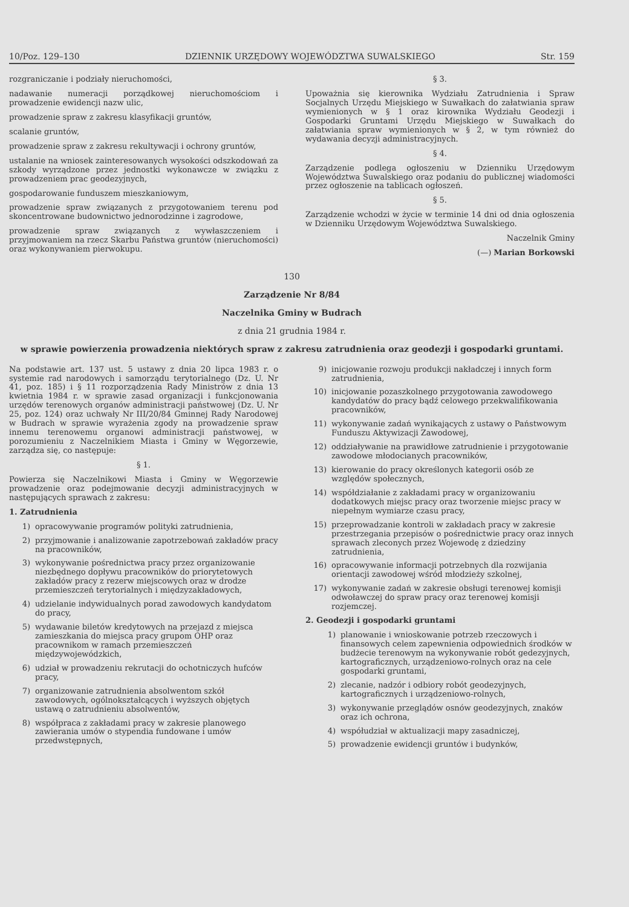10/Poz. 129–130 DZIENNIK URZĘDOWY WOJEWÓDZTWA SUWALSKIEGO Str. 159
rozgraniczanie i podziały nieruchomości,
nadawanie numeracji porządkowej nieruchomościom i prowadzenie ewidencji nazw ulic,
prowadzenie spraw z zakresu klasyfikacji gruntów,
scalanie gruntów,
prowadzenie spraw z zakresu rekultywacji i ochrony gruntów,
ustalanie na wniosek zainteresowanych wysokości odszkodowań za szkody wyrządzone przez jednostki wykonawcze w związku z prowadzeniem prac geodezyjnych,
gospodarowanie funduszem mieszkaniowym,
prowadzenie spraw związanych z przygotowaniem terenu pod skoncentrowane budownictwo jednorodzinne i zagrodowe,
prowadzenie spraw związanych z wywłaszczeniem i przyjmowaniem na rzecz Skarbu Państwa gruntów (nieruchomości) oraz wykonywaniem pierwokupu.
§ 3.
Upoważnia się kierownika Wydziału Zatrudnienia i Spraw Socjalnych Urzędu Miejskiego w Suwałkach do załatwiania spraw wymienionych w § 1 oraz kirownika Wydziału Geodezji i Gospodarki Gruntami Urzędu Miejskiego w Suwałkach do załatwiania spraw wymienionych w § 2, w tym również do wydawania decyzji administracyjnych.
§ 4.
Zarządzenie podlega ogłoszeniu w Dzienniku Urzędowym Województwa Suwalskiego oraz podaniu do publicznej wiadomości przez ogłoszenie na tablicach ogłoszeń.
§ 5.
Zarządzenie wchodzi w życie w terminie 14 dni od dnia ogłoszenia w Dzienniku Urzędowym Województwa Suwalskiego.
Naczelnik Gminy
(—) Marian Borkowski
130
Zarządzenie Nr 8/84
Naczelnika Gminy w Budrach
z dnia 21 grudnia 1984 r.
w sprawie powierzenia prowadzenia niektórych spraw z zakresu zatrudnienia oraz geodezji i gospodarki gruntami.
Na podstawie art. 137 ust. 5 ustawy z dnia 20 lipca 1983 r. o systemie rad narodowych i samorządu terytorialnego (Dz. U. Nr 41, poz. 185) i § 11 rozporządzenia Rady Ministrów z dnia 13 kwietnia 1984 r. w sprawie zasad organizacji i funkcjonowania urzędów terenowych organów administracji państwowej (Dz. U. Nr 25, poz. 124) oraz uchwały Nr III/20/84 Gminnej Rady Narodowej w Budrach w sprawie wyrażenia zgody na prowadzenie spraw innemu terenowemu organowi administracji państwowej, w porozumieniu z Naczelnikiem Miasta i Gminy w Węgorzewie, zarządza się, co następuje:
§ 1.
Powierza się Naczelnikowi Miasta i Gminy w Węgorzewie prowadzenie oraz podejmowanie decyzji administracyjnych w następujących sprawach z zakresu:
1. Zatrudnienia
1) opracowywanie programów polityki zatrudnienia,
2) przyjmowanie i analizowanie zapotrzebowań zakładów pracy na pracowników,
3) wykonywanie pośrednictwa pracy przez organizowanie niezbędnego dopływu pracowników do priorytetowych zakładów pracy z rezerw miejscowych oraz w drodze przemieszczeń terytorialnych i międzyzakładowych,
4) udzielanie indywidualnych porad zawodowych kandydatom do pracy,
5) wydawanie biletów kredytowych na przejazd z miejsca zamieszkania do miejsca pracy grupom OHP oraz pracownikom w ramach przemieszczeń międzywojewódzkich,
6) udział w prowadzeniu rekrutacji do ochotniczych hufców pracy,
7) organizowanie zatrudnienia absolwentom szkół zawodowych, ogólnokształcących i wyższych objętych ustawą o zatrudnieniu absolwentów,
8) współpraca z zakładami pracy w zakresie planowego zawierania umów o stypendia fundowane i umów przedwstępnych,
9) inicjowanie rozwoju produkcji nakładczej i innych form zatrudnienia,
10) inicjowanie pozaszkolnego przygotowania zawodowego kandydatów do pracy bądź celowego przekwalifikowania pracowników,
11) wykonywanie zadań wynikających z ustawy o Państwowym Funduszu Aktywizacji Zawodowej,
12) oddziaływanie na prawidłowe zatrudnienie i przygotowanie zawodowe młodocianych pracowników,
13) kierowanie do pracy określonych kategorii osób ze względów społecznych,
14) współdziałanie z zakładami pracy w organizowaniu dodatkowych miejsc pracy oraz tworzenie miejsc pracy w niepełnym wymiarze czasu pracy,
15) przeprowadzanie kontroli w zakładach pracy w zakresie przestrzegania przepisów o pośrednictwie pracy oraz innych sprawach zleconych przez Wojewodę z dziedziny zatrudnienia,
16) opracowywanie informacji potrzebnych dla rozwijania orientacji zawodowej wśród młodzieży szkolnej,
17) wykonywanie zadań w zakresie obsługi terenowej komisji odwoławczej do spraw pracy oraz terenowej komisji rozjemczej.
2. Geodezji i gospodarki gruntami
1) planowanie i wnioskowanie potrzeb rzeczowych i finansowych celem zapewnienia odpowiednich środków w budżecie terenowym na wykonywanie robót gedezyjnych, kartograficznych, urządzeniowo-rolnych oraz na cele gospodarki gruntami,
2) zlecanie, nadzór i odbiory robót geodezyjnych, kartograficznych i urządzeniowo-rolnych,
3) wykonywanie przeglądów osnów geodezyjnych, znaków oraz ich ochrona,
4) współudział w aktualizacji mapy zasadniczej,
5) prowadzenie ewidencji gruntów i budynków,